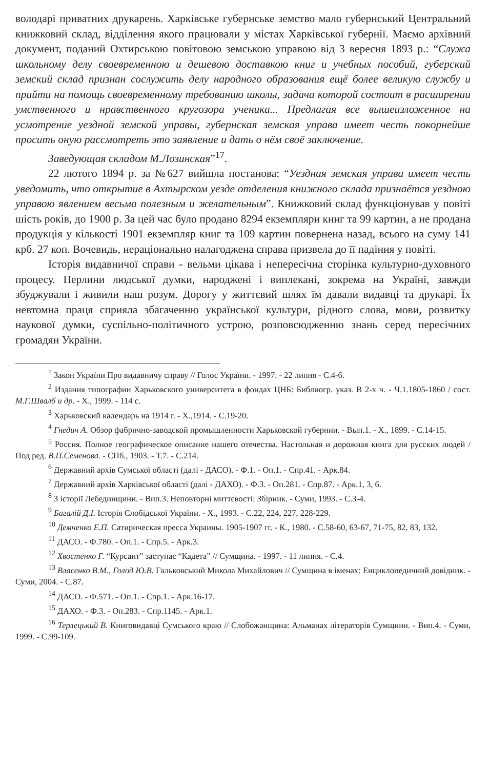володарі приватних друкарень. Харківське губернське земство мало губернський Центральний книжковий склад, відділення якого працювали у містах Харківської губернії. Маємо архівний документ, поданий Охтирською повітовою земською управою від 3 вересня 1893 р.: “Служа школьному делу своевременною и дешевою доставкою книг и учебных пособий, губерский земский склад признан сослужить делу народного образования ещё более великую службу и прийти на помощь своевременному требованию школы, задача которой состоит в расширении умственного и нравственного кругозора ученика... Предлагая все вышеизложенное на усмотрение уездной земской управы, губернская земская управа имеет честь покорнейше просить оную рассмотреть это заявление и дать о нём своё заключение.
Заведующая складом М.Лозинская”<sup>17</sup>.
22 лютого 1894 р. за №627 вийшла постанова: “Уездная земская управа имеет честь уведомить, что открытие в Ахтырском уезде отделения книжного склада признаётся уездною управою явлением весьма полезным и желательным”. Книжковий склад функціонував у повіті шість років, до 1900 р. За цей час було продано 8294 екземпляри книг та 99 картин, а не продана продукція у кількості 1901 екземпляр книг та 109 картин повернена назад, всього на суму 141 крб. 27 коп. Вочевидь, нераціонально налагоджена справа призвела до її падіння у повіті.
Історія видавничої справи - вельми цікава і непересічна сторінка культурно-духовного процесу. Перлини людської думки, народжені і виплекані, зокрема на Україні, завжди збуджували і живили наш розум. Дорогу у життєвий шлях їм давали видавці та друкарі. Їх невтомна праця сприяла збагаченню української культури, рідного слова, мови, розвитку наукової думки, суспільно-політичного устрою, розповсюдженню знань серед пересічних громадян України.
<sup>1</sup> Закон України Про видавничу справу // Голос України. - 1997. - 22 липня - С.4-6.
<sup>2</sup> Издания типографии Харьковского университета в фондах ЦНБ: Библиогр. указ. В 2-х ч. - Ч.1.1805-1860 / сост. М.Г.Швалб и др. - Х., 1999. - 114 с.
<sup>3</sup> Харьковский календарь на 1914 г. - Х.,1914. - С.19-20.
<sup>4</sup> Гнедич А. Обзор фабрично-заводской промышленности Харьковской губернии. - Вып.1. - Х., 1899. - С.14-15.
<sup>5</sup> Россия. Полное географическое описание нашего отечества. Настольная и дорожная книга для русских людей / Под ред. В.П.Семенова. - СПб., 1903. - Т.7. - С.214.
<sup>6</sup> Державний архів Сумської області (далі - ДАСО). - Ф.1. - Оп.1. - Спр.41. - Арк.84.
<sup>7</sup> Державний архів Харківської області (далі - ДАХО). - Ф.3. - Оп.281. - Спр.87. - Арк.1, 3, 6.
<sup>8</sup> З історії Лебединщини. - Вип.3. Неповторні миттєвості: Збірник. - Суми, 1993. - С.3-4.
<sup>9</sup> Багалій Д.І. Історія Слобідської України. - Х., 1993. - С.22, 224, 227, 228-229.
<sup>10</sup> Демченко Е.П. Сатирическая пресса Украины. 1905-1907 гг. - К., 1980. - С.58-60, 63-67, 71-75, 82, 83, 132.
<sup>11</sup> ДАСО. - Ф.780. - Оп.1. - Спр.5. - Арк.3.
<sup>12</sup> Хвостенко Г. “Курсант” заступає “Кадета” // Сумщина. - 1997. - 11 липня. - С.4.
<sup>13</sup> Власенко В.М., Голод Ю.В. Гальковський Микола Михайлович // Сумщина в іменах: Енциклопедичний довідник. - Суми, 2004. - С.87.
<sup>14</sup> ДАСО. - Ф.571. - Оп.1. - Спр.1. - Арк.16-17.
<sup>15</sup> ДАХО. - Ф.3. - Оп.283. - Спр.1145. - Арк.1.
<sup>16</sup> Терлецький В. Книговидавці Сумського краю // Слобожанщина: Альманах літераторів Сумщини. - Вип.4. - Суми, 1999. - С.99-109.